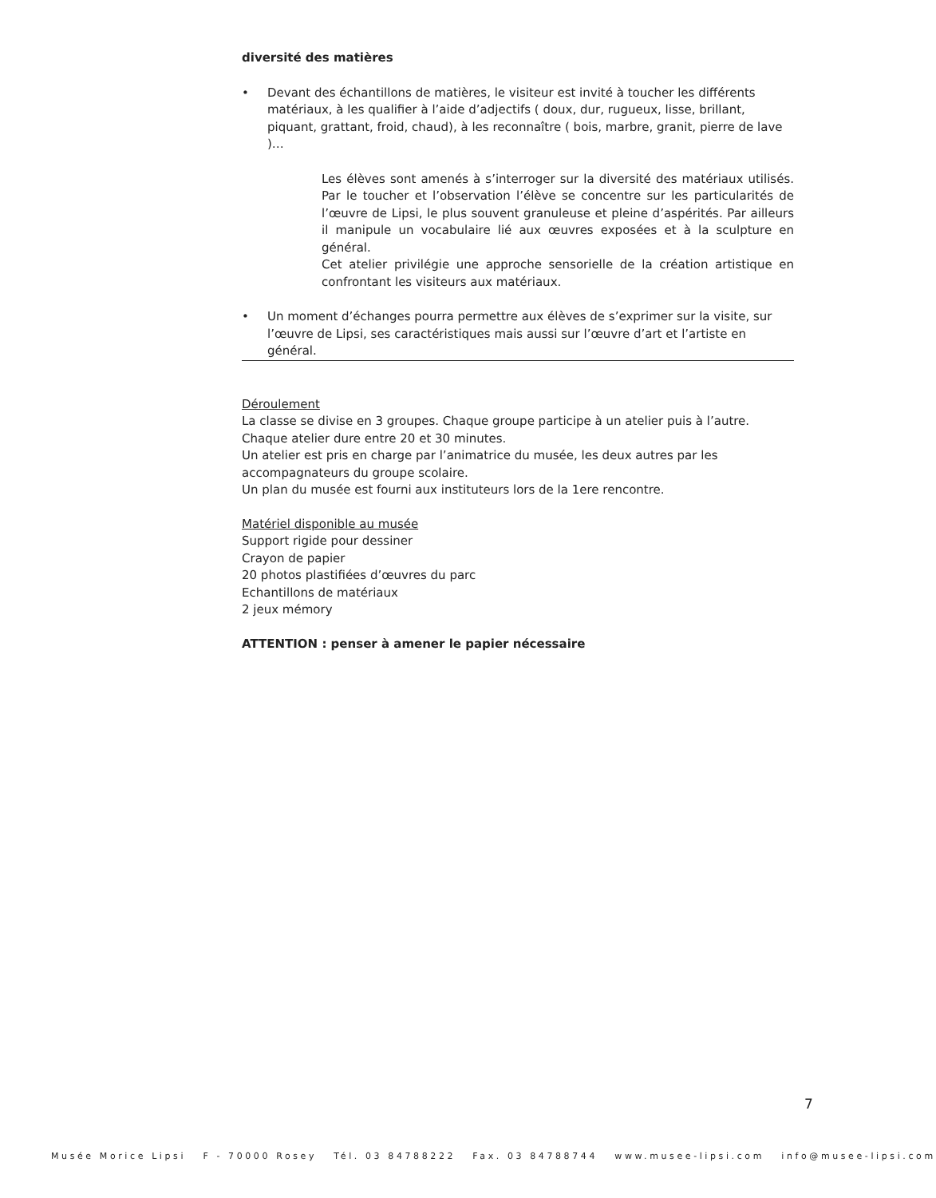diversité des matières
• Devant des échantillons de matières, le visiteur est invité à toucher les différents matériaux, à les qualifier à l’aide d’adjectifs ( doux, dur, rugueux, lisse, brillant, piquant, grattant, froid, chaud), à les reconnaître ( bois, marbre, granit, pierre de lave )…
Les élèves sont amenés à s’interroger sur la diversité des matériaux utilisés. Par le toucher et l’observation l’élève se concentre sur les particularités de l’œuvre de Lipsi, le plus souvent granuleuse et pleine d’aspérités. Par ailleurs il manipule un vocabulaire lié aux œuvres exposées et à la sculpture en général.
Cet atelier privilégie une approche sensorielle de la création artistique en confrontant les visiteurs aux matériaux.
• Un moment d’échanges pourra permettre aux élèves de s’exprimer sur la visite, sur l’œuvre de Lipsi, ses caractéristiques mais aussi sur l’œuvre d’art et l’artiste en général.
Déroulement
La classe se divise en 3 groupes. Chaque groupe participe à un atelier puis à l’autre.
Chaque atelier dure entre 20 et 30 minutes.
Un atelier est pris en charge par l’animatrice du musée, les deux autres par les accompagnateurs du groupe scolaire.
Un plan du musée est fourni aux instituteurs lors de la 1ere rencontre.
Matériel disponible au musée
Support rigide pour dessiner
Crayon de papier
20 photos plastifiées d’œuvres du parc
Echantillons de matériaux
2 jeux mémory
ATTENTION : penser à amener le papier nécessaire
7
Musée Morice Lipsi F - 70000 Rosey Tél. 03 84788222 Fax. 03 84788744 www.musee-lipsi.com info@musee-lipsi.com